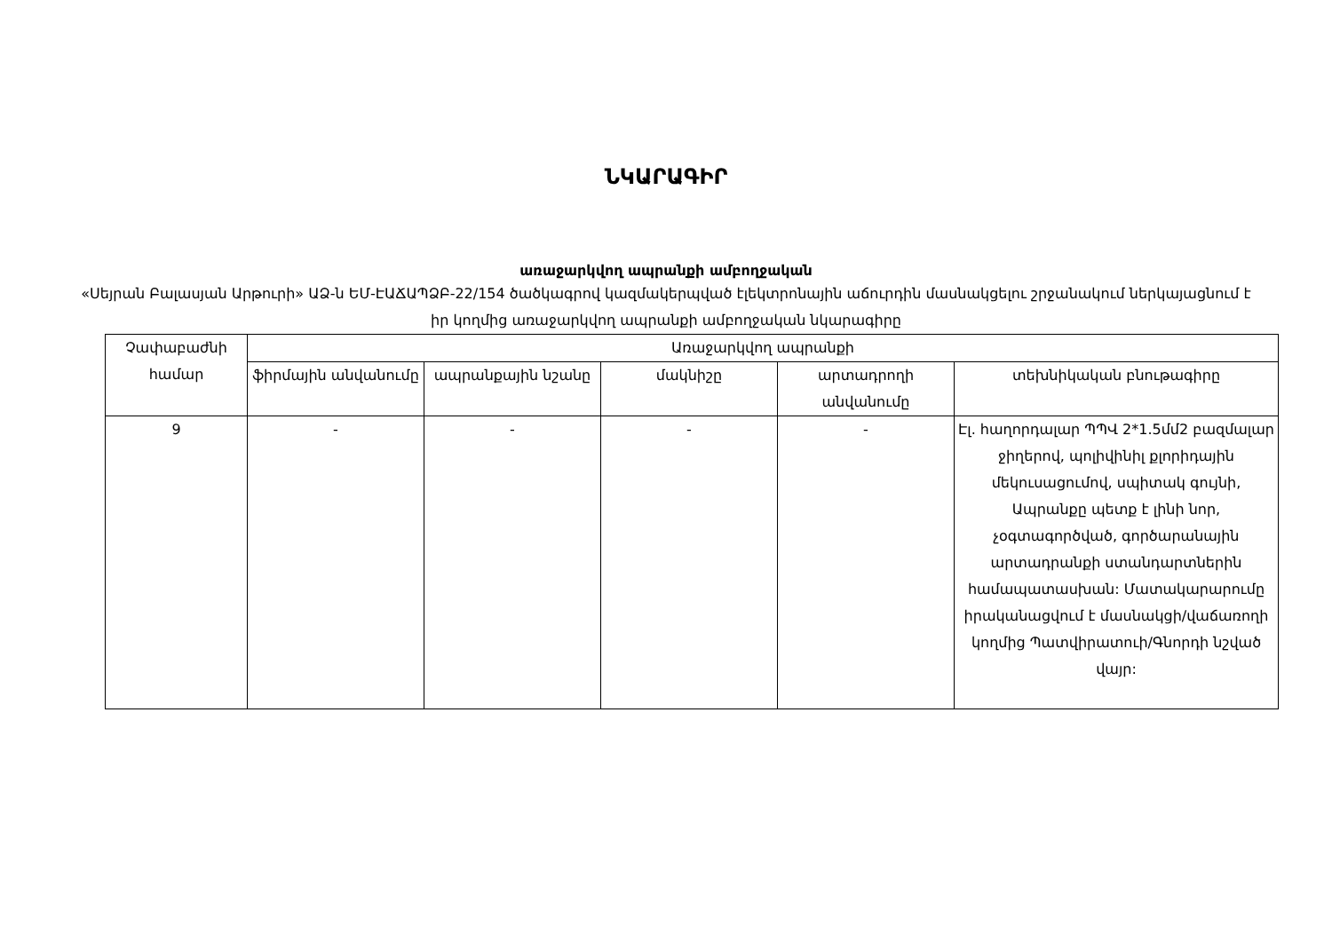ՆԿԱՐԱԳԻՐ
առաջարկվող ապրանքի ամբողջական
«Սեյրան Բալասյան Արթուրի» ԱՁ-ն ԵՄ-ԷԱՃԱՊՁԲ-22/154 ծածկագրով կազմակերպված էլեկտրոնային աճուրդին մասնակցելու շրջանակում ներկայացնում է իր կողմից առաջարկվող ապրանքի ամբողջական նկարագիրը
| Չափաբաժնի համար | Առաջարկվող ապրանքի | | | | |
| --- | --- | --- | --- | --- | --- |
| | ֆիրմային անվանումը | ապրանքային նշանը | մակնիշը | արտադրողի անվանումը | տեխնիկական բնութագիրը |
| 9 | - | - | - | - | Էլ. հաղորդալար ՊՊՎ 2*1.5մմ2 բազմալար ջիղերով, պոլիվինիլ քլորիդային մեկուսացումով, սպիտակ գույնի, Ապրանքը պետք է լինի նոր, չօգտագործված, գործարանային արտադրանքի ստանդարտներին համապատասխան: Մատակարարումը իրականացվում է մասնակցի/վաճառողի կողմից Պատվիրատուի/Գնորդի նշված վայր: |